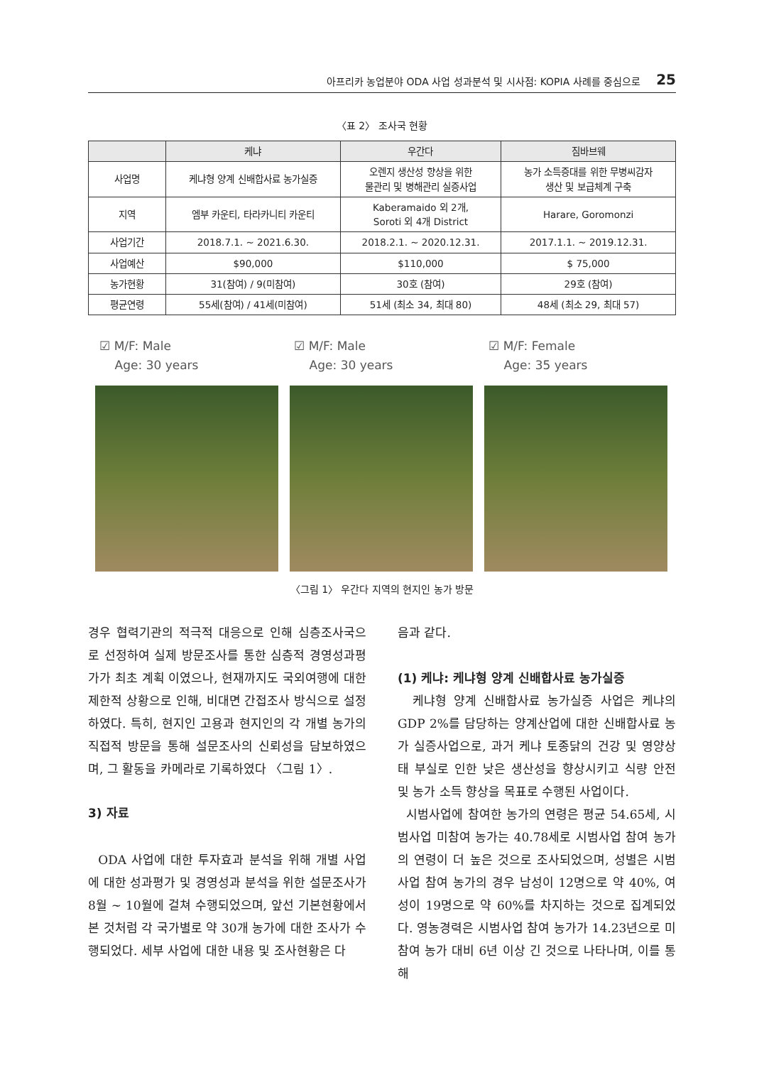아프리카 농업분야 ODA 사업 성과분석 및 시사점: KOPIA 사례를 중심으로 25
〈표 2〉 조사국 현황
| | 케냐 | 우간다 | 짐바브웨 |
| --- | --- | --- | --- |
| 사업명 | 케냐형 양계 신배합사료 농가실증 | 오렌지 생산성 향상을 위한 물관리 및 병해관리 실증사업 | 농가 소득증대를 위한 무병씨감자 생산 및 보급체계 구축 |
| 지역 | 엠부 카운티, 타라카니티 카운티 | Kaberamaido 외 2개, Soroti 외 4개 District | Harare, Goromonzi |
| 사업기간 | 2018.7.1. ~ 2021.6.30. | 2018.2.1. ~ 2020.12.31. | 2017.1.1. ~ 2019.12.31. |
| 사업예산 | $90,000 | $110,000 | $ 75,000 |
| 농가현황 | 31(참여) / 9(미참여) | 30호 (참여) | 29호 (참여) |
| 평균연령 | 55세(참여) / 41세(미참여) | 51세 (최소 34, 최대 80) | 48세 (최소 29, 최대 57) |
☑ M/F: Male
Age: 30 years
☑ M/F: Male
Age: 30 years
☑ M/F: Female
Age: 35 years
〈그림 1〉 우간다 지역의 현지인 농가 방문
경우 협력기관의 적극적 대응으로 인해 심층조사국으로 선정하여 실제 방문조사를 통한 심층적 경영성과평가가 최초 계획 이였으나, 현재까지도 국외여행에 대한 제한적 상황으로 인해, 비대면 간접조사 방식으로 설정하였다. 특히, 현지인 고용과 현지인의 각 개별 농가의 직접적 방문을 통해 설문조사의 신뢰성을 담보하였으며, 그 활동을 카메라로 기록하였다 〈그림 1〉.
3) 자료
ODA 사업에 대한 투자효과 분석을 위해 개별 사업에 대한 성과평가 및 경영성과 분석을 위한 설문조사가 8월 ~ 10월에 걸쳐 수행되었으며, 앞선 기본현황에서 본 것처럼 각 국가별로 약 30개 농가에 대한 조사가 수행되었다. 세부 사업에 대한 내용 및 조사현황은 다
음과 같다.
(1) 케냐: 케냐형 양계 신배합사료 농가실증
케냐형 양계 신배합사료 농가실증 사업은 케냐의 GDP 2%를 담당하는 양계산업에 대한 신배합사료 농가 실증사업으로, 과거 케냐 토종닭의 건강 및 영양상태 부실로 인한 낮은 생산성을 향상시키고 식량 안전 및 농가 소득 향상을 목표로 수행된 사업이다.
시범사업에 참여한 농가의 연령은 평균 54.65세, 시범사업 미참여 농가는 40.78세로 시범사업 참여 농가의 연령이 더 높은 것으로 조사되었으며, 성별은 시범사업 참여 농가의 경우 남성이 12명으로 약 40%, 여성이 19명으로 약 60%를 차지하는 것으로 집계되었다. 영농경력은 시범사업 참여 농가가 14.23년으로 미참여 농가 대비 6년 이상 긴 것으로 나타나며, 이를 통해